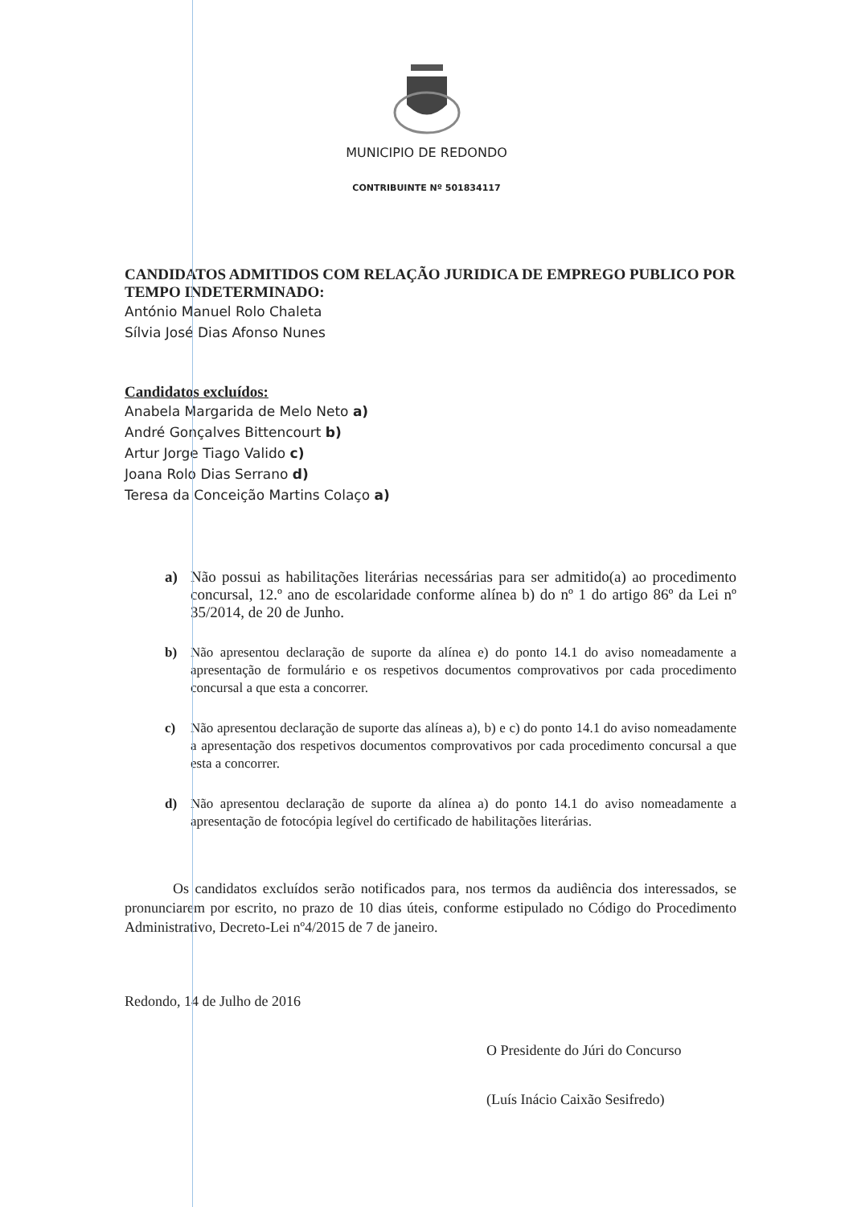MUNICIPIO DE REDONDO
CONTRIBUINTE Nº 501834117
CANDIDATOS ADMITIDOS COM RELAÇÃO JURIDICA DE EMPREGO PUBLICO POR TEMPO INDETERMINADO:
António Manuel Rolo Chaleta
Sílvia José Dias Afonso Nunes
Candidatos excluídos:
Anabela Margarida de Melo Neto a)
André Gonçalves Bittencourt b)
Artur Jorge Tiago Valido c)
Joana Rolo Dias Serrano d)
Teresa da Conceição Martins Colaço a)
a) Não possui as habilitações literárias necessárias para ser admitido(a) ao procedimento concursal, 12.º ano de escolaridade conforme alínea b) do nº 1 do artigo 86º da Lei nº 35/2014, de 20 de Junho.
b) Não apresentou declaração de suporte da alínea e) do ponto 14.1 do aviso nomeadamente a apresentação de formulário e os respetivos documentos comprovativos por cada procedimento concursal a que esta a concorrer.
c) Não apresentou declaração de suporte das alíneas a), b) e c) do ponto 14.1 do aviso nomeadamente a apresentação dos respetivos documentos comprovativos por cada procedimento concursal a que esta a concorrer.
d) Não apresentou declaração de suporte da alínea a) do ponto 14.1 do aviso nomeadamente a apresentação de fotocópia legível do certificado de habilitações literárias.
Os candidatos excluídos serão notificados para, nos termos da audiência dos interessados, se pronunciarem por escrito, no prazo de 10 dias úteis, conforme estipulado no Código do Procedimento Administrativo, Decreto-Lei nº4/2015 de 7 de janeiro.
Redondo, 14 de Julho de 2016
O Presidente do Júri do Concurso
(Luís Inácio Caixão Sesifredo)